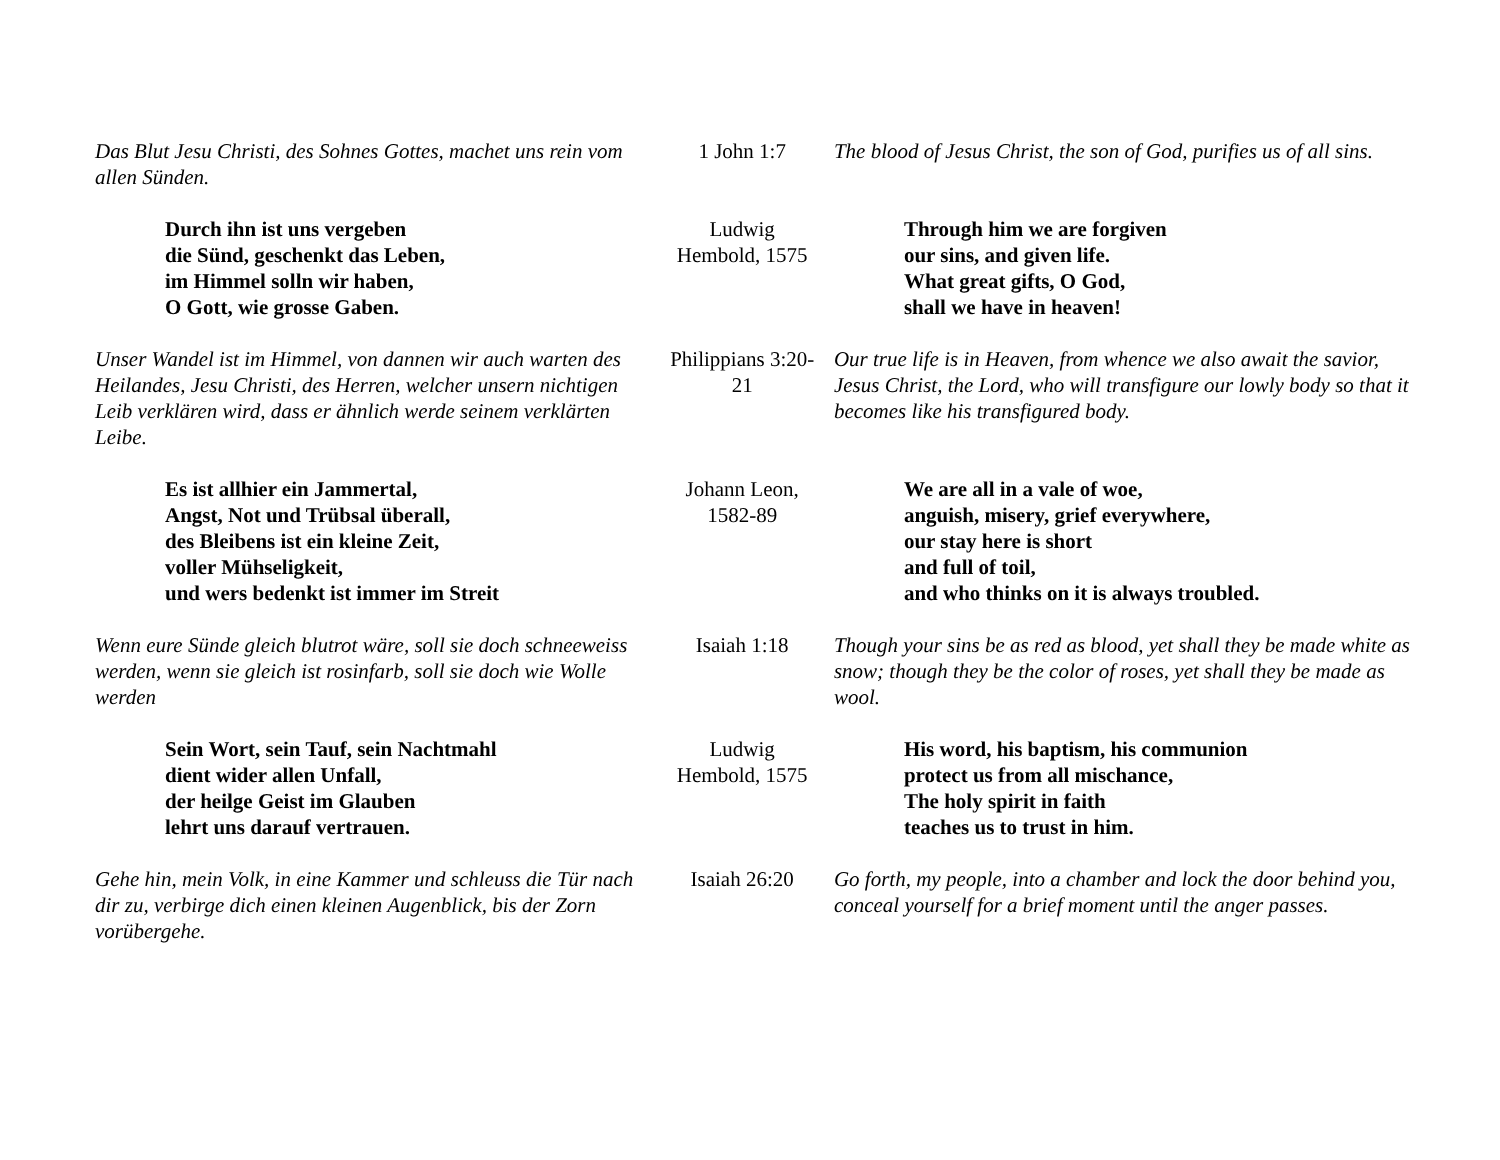| Das Blut Jesu Christi, des Sohnes Gottes, machet uns rein vom allen Sünden. | 1 John 1:7 | The blood of Jesus Christ, the son of God, purifies us of all sins. |
| Durch ihn ist uns vergeben die Sünd, geschenkt das Leben, im Himmel solln wir haben, O Gott, wie grosse Gaben. | Ludwig Hembold, 1575 | Through him we are forgiven our sins, and given life. What great gifts, O God, shall we have in heaven! |
| Unser Wandel ist im Himmel, von dannen wir auch warten des Heilandes, Jesu Christi, des Herren, welcher unsern nichtigen Leib verklären wird, dass er ähnlich werde seinem verklärten Leibe. | Philippians 3:20- 21 | Our true life is in Heaven, from whence we also await the savior, Jesus Christ, the Lord, who will transfigure our lowly body so that it becomes like his transfigured body. |
| Es ist allhier ein Jammertal, Angst, Not und Trübsal überall, des Bleibens ist ein kleine Zeit, voller Mühseligkeit, und wers bedenkt ist immer im Streit | Johann Leon, 1582-89 | We are all in a vale of woe, anguish, misery, grief everywhere, our stay here is short and full of toil, and who thinks on it is always troubled. |
| Wenn eure Sünde gleich blutrot wäre, soll sie doch schneeweiss werden, wenn sie gleich ist rosinfarb, soll sie doch wie Wolle werden | Isaiah 1:18 | Though your sins be as red as blood, yet shall they be made white as snow; though they be the color of roses, yet shall they be made as wool. |
| Sein Wort, sein Tauf, sein Nachtmahl dient wider allen Unfall, der heilge Geist im Glauben lehrt uns darauf vertrauen. | Ludwig Hembold, 1575 | His word, his baptism, his communion protect us from all mischance, The holy spirit in faith teaches us to trust in him. |
| Gehe hin, mein Volk, in eine Kammer und schleuss die Tür nach dir zu, verbirge dich einen kleinen Augenblick, bis der Zorn vorübergehe. | Isaiah 26:20 | Go forth, my people, into a chamber and lock the door behind you, conceal yourself for a brief moment until the anger passes. |